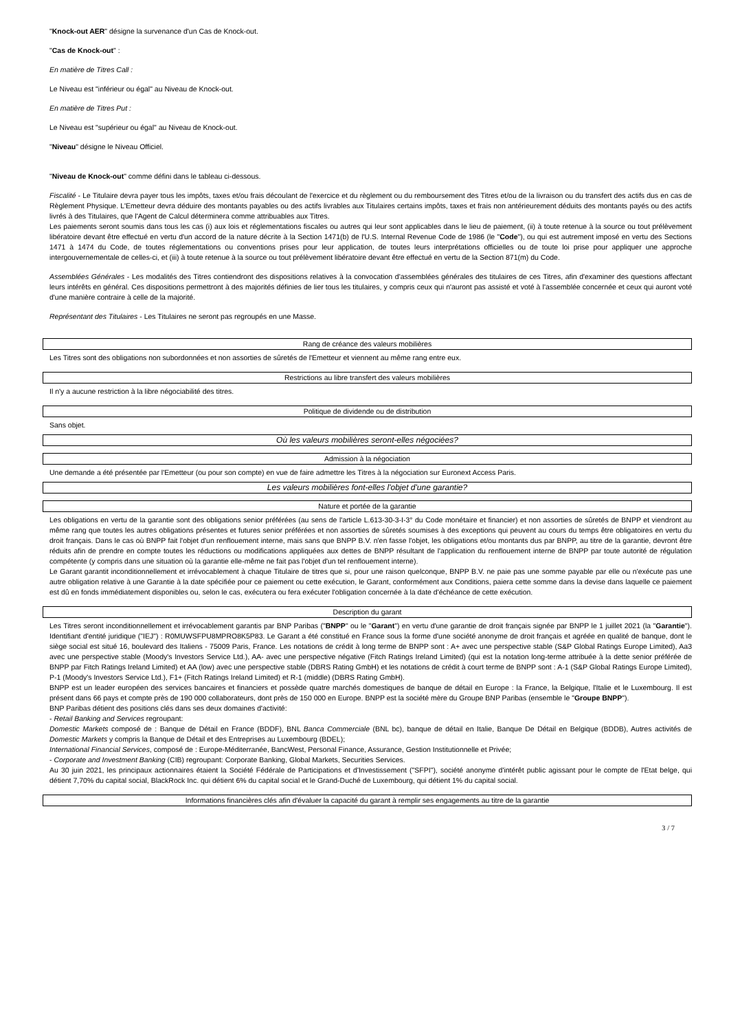"Knock-out AER" désigne la survenance d'un Cas de Knock-out.
"Cas de Knock-out" :
En matière de Titres Call :
Le Niveau est "inférieur ou égal" au Niveau de Knock-out.
En matière de Titres Put :
Le Niveau est "supérieur ou égal" au Niveau de Knock-out.
"Niveau" désigne le Niveau Officiel.
"Niveau de Knock-out" comme défini dans le tableau ci-dessous.
Fiscalité - Le Titulaire devra payer tous les impôts, taxes et/ou frais découlant de l'exercice et du règlement ou du remboursement des Titres et/ou de la livraison ou du transfert des actifs dus en cas de Règlement Physique. L'Emetteur devra déduire des montants payables ou des actifs livrables aux Titulaires certains impôts, taxes et frais non antérieurement déduits des montants payés ou des actifs livrés à des Titulaires, que l'Agent de Calcul déterminera comme attribuables aux Titres.
Les paiements seront soumis dans tous les cas (i) aux lois et réglementations fiscales ou autres qui leur sont applicables dans le lieu de paiement, (ii) à toute retenue à la source ou tout prélèvement libératoire devant être effectué en vertu d'un accord de la nature décrite à la Section 1471(b) de l'U.S. Internal Revenue Code de 1986 (le "Code"), ou qui est autrement imposé en vertu des Sections 1471 à 1474 du Code, de toutes réglementations ou conventions prises pour leur application, de toutes leurs interprétations officielles ou de toute loi prise pour appliquer une approche intergouvernementale de celles-ci, et (iii) à toute retenue à la source ou tout prélèvement libératoire devant être effectué en vertu de la Section 871(m) du Code.
Assemblées Générales - Les modalités des Titres contiendront des dispositions relatives à la convocation d'assemblées générales des titulaires de ces Titres, afin d'examiner des questions affectant leurs intérêts en général. Ces dispositions permettront à des majorités définies de lier tous les titulaires, y compris ceux qui n'auront pas assisté et voté à l'assemblée concernée et ceux qui auront voté d'une manière contraire à celle de la majorité.
Représentant des Titulaires - Les Titulaires ne seront pas regroupés en une Masse.
Rang de créance des valeurs mobilières
Les Titres sont des obligations non subordonnées et non assorties de sûretés de l'Emetteur et viennent au même rang entre eux.
Restrictions au libre transfert des valeurs mobilières
Il n'y a aucune restriction à la libre négociabilité des titres.
Politique de dividende ou de distribution
Sans objet.
Où les valeurs mobilières seront-elles négociées?
Admission à la négociation
Une demande a été présentée par l'Emetteur (ou pour son compte) en vue de faire admettre les Titres à la négociation sur Euronext Access Paris.
Les valeurs mobilières font-elles l'objet d'une garantie?
Nature et portée de la garantie
Les obligations en vertu de la garantie sont des obligations senior préférées (au sens de l'article L.613-30-3-I-3° du Code monétaire et financier) et non assorties de sûretés de BNPP et viendront au même rang que toutes les autres obligations présentes et futures senior préférées et non assorties de sûretés soumises à des exceptions qui peuvent au cours du temps être obligatoires en vertu du droit français. Dans le cas où BNPP fait l'objet d'un renflouement interne, mais sans que BNPP B.V. n'en fasse l'objet, les obligations et/ou montants dus par BNPP, au titre de la garantie, devront être réduits afin de prendre en compte toutes les réductions ou modifications appliquées aux dettes de BNPP résultant de l'application du renflouement interne de BNPP par toute autorité de régulation compétente (y compris dans une situation où la garantie elle-même ne fait pas l'objet d'un tel renflouement interne).
Le Garant garantit inconditionnellement et irrévocablement à chaque Titulaire de titres que si, pour une raison quelconque, BNPP B.V. ne paie pas une somme payable par elle ou n'exécute pas une autre obligation relative à une Garantie à la date spécifiée pour ce paiement ou cette exécution, le Garant, conformément aux Conditions, paiera cette somme dans la devise dans laquelle ce paiement est dû en fonds immédiatement disponibles ou, selon le cas, exécutera ou fera exécuter l'obligation concernée à la date d'échéance de cette exécution.
Description du garant
Les Titres seront inconditionnellement et irrévocablement garantis par BNP Paribas ("BNPP" ou le "Garant") en vertu d'une garantie de droit français signée par BNPP le 1 juillet 2021 (la "Garantie"). Identifiant d'entité juridique ("IEJ") : R0MUWSFPU8MPRO8K5P83. Le Garant a été constitué en France sous la forme d'une société anonyme de droit français et agréée en qualité de banque, dont le siège social est situé 16, boulevard des Italiens - 75009 Paris, France. Les notations de crédit à long terme de BNPP sont : A+ avec une perspective stable (S&P Global Ratings Europe Limited), Aa3 avec une perspective stable (Moody's Investors Service Ltd.), AA- avec une perspective négative (Fitch Ratings Ireland Limited) (qui est la notation long-terme attribuée à la dette senior préférée de BNPP par Fitch Ratings Ireland Limited) et AA (low) avec une perspective stable (DBRS Rating GmbH) et les notations de crédit à court terme de BNPP sont : A-1 (S&P Global Ratings Europe Limited), P-1 (Moody's Investors Service Ltd.), F1+ (Fitch Ratings Ireland Limited) et R-1 (middle) (DBRS Rating GmbH).
BNPP est un leader européen des services bancaires et financiers et possède quatre marchés domestiques de banque de détail en Europe : la France, la Belgique, l'Italie et le Luxembourg. Il est présent dans 66 pays et compte près de 190 000 collaborateurs, dont près de 150 000 en Europe. BNPP est la société mère du Groupe BNP Paribas (ensemble le "Groupe BNPP").
BNP Paribas détient des positions clés dans ses deux domaines d'activité:
- Retail Banking and Services regroupant:
Domestic Markets composé de : Banque de Détail en France (BDDF), BNL Banca Commerciale (BNL bc), banque de détail en Italie, Banque De Détail en Belgique (BDDB), Autres activités de Domestic Markets y compris la Banque de Détail et des Entreprises au Luxembourg (BDEL);
International Financial Services, composé de : Europe-Méditerranée, BancWest, Personal Finance, Assurance, Gestion Institutionnelle et Privée;
- Corporate and Investment Banking (CIB) regroupant: Corporate Banking, Global Markets, Securities Services.
Au 30 juin 2021, les principaux actionnaires étaient la Société Fédérale de Participations et d'Investissement ("SFPI"), société anonyme d'intérêt public agissant pour le compte de l'Etat belge, qui détient 7,70% du capital social, BlackRock Inc. qui détient 6% du capital social et le Grand-Duché de Luxembourg, qui détient 1% du capital social.
Informations financières clés afin d'évaluer la capacité du garant à remplir ses engagements au titre de la garantie
3 / 7